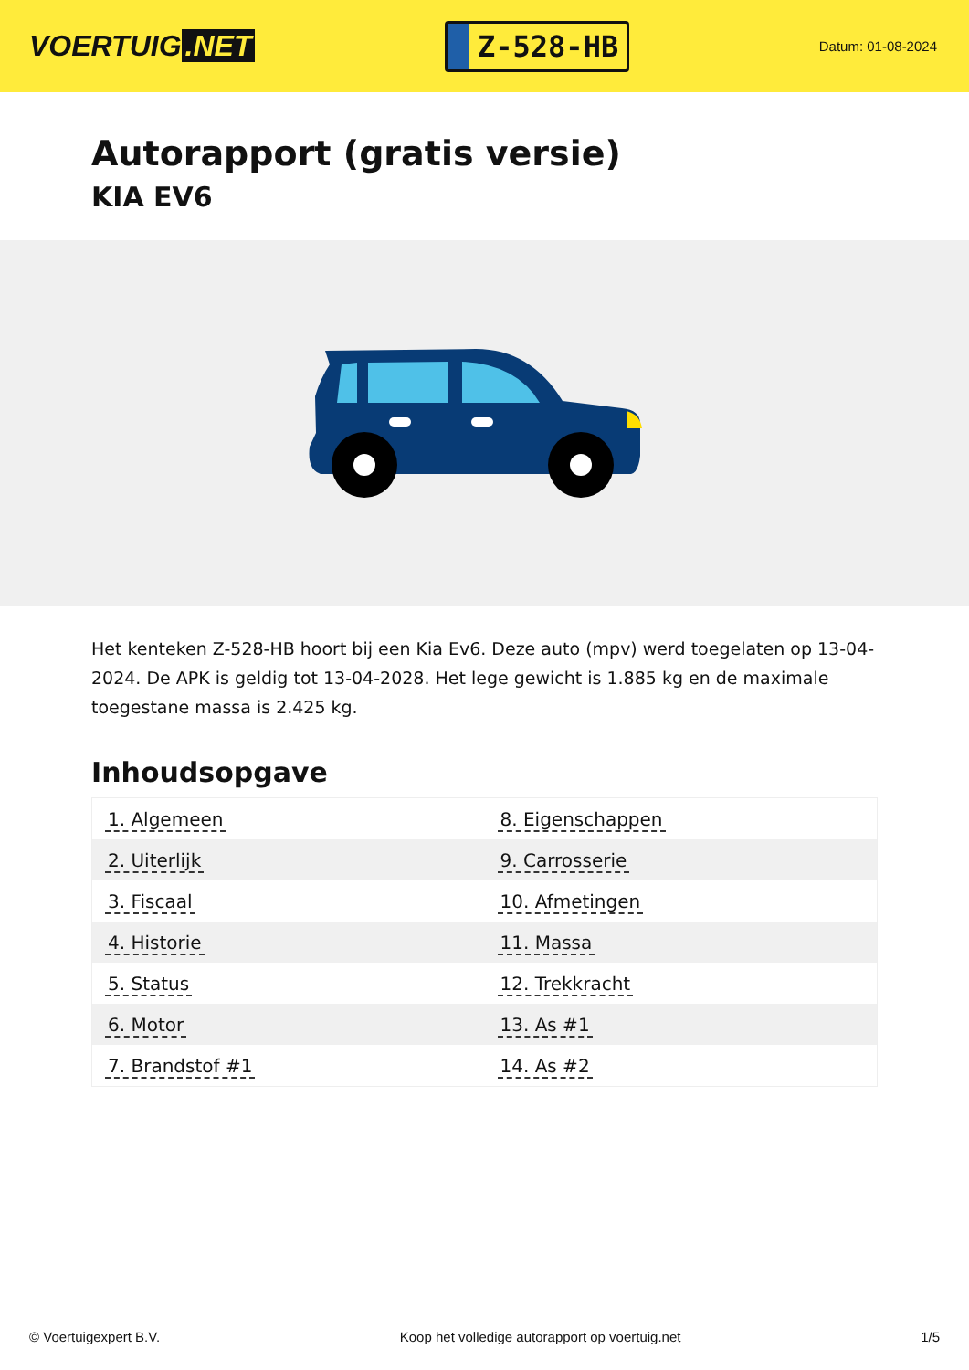VOERTUIG.NET
Z-528-HB
Datum: 01-08-2024
Autorapport (gratis versie)
KIA EV6
Het kenteken Z-528-HB hoort bij een Kia Ev6. Deze auto (mpv) werd toegelaten op 13-04-2024. De APK is geldig tot 13-04-2028. Het lege gewicht is 1.885 kg en de maximale toegestane massa is 2.425 kg.
Inhoudsopgave
| 1. Algemeen | 8. Eigenschappen |
| 2. Uiterlijk | 9. Carrosserie |
| 3. Fiscaal | 10. Afmetingen |
| 4. Historie | 11. Massa |
| 5. Status | 12. Trekkracht |
| 6. Motor | 13. As #1 |
| 7. Brandstof #1 | 14. As #2 |
© Voertuigexpert B.V. Koop het volledige autorapport op voertuig.net
1/5